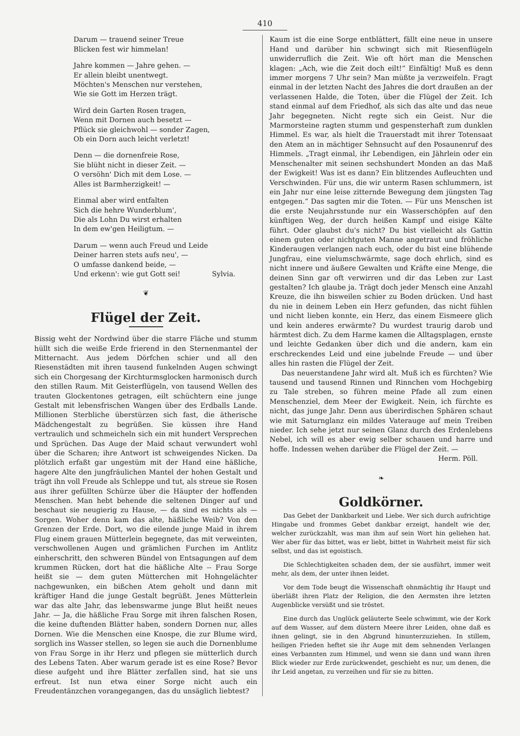410
Darum — trauend seiner Treue
Blicken fest wir himmelan!
Jahre kommen — Jahre gehen. —
Er allein bleibt unentwegt.
Möchten's Menschen nur verstehen,
Wie sie Gott im Herzen trägt.
Wird dein Garten Rosen tragen,
Wenn mit Dornen auch besetzt —
Pflück sie gleichwohl — sonder Zagen,
Ob ein Dorn auch leicht verletzt!
Denn — die dornenfreie Rose,
Sie blüht nicht in dieser Zeit. —
O versöhn' Dich mit dem Lose. —
Alles ist Barmherzigkeit! —
Einmal aber wird entfalten
Sich die hehre Wunderblum',
Die als Lohn Du wirst erhalten
In dem ew'gen Heiligtum. —
Darum — wenn auch Freud und Leide
Deiner harren stets aufs neu', —
O umfasse dankend beide, —
Und erkenn': wie gut Gott sei! Sylvia.
❦
Flügel der Zeit.
Bissig weht der Nordwind über die starre Fläche und stumm hüllt sich die weiße Erde frierend in den Sternenmantel der Mitternacht. Aus jedem Dörfchen schier und all den Riesenstädten mit ihren tausend funkelnden Augen schwingt sich ein Chorgesang der Kirchturmsglocken harmonisch durch den stillen Raum. Mit Geisterflügeln, von tausend Wellen des trauten Glockentones getragen, eilt schüchtern eine junge Gestalt mit lebensfrischen Wangen über des Erdballs Lande. Millionen Sterbliche überstürzen sich fast, die ätherische Mädchengestalt zu begrüßen. Sie küssen ihre Hand vertraulich und schmeicheln sich ein mit hundert Versprechen und Sprüchen. Das Auge der Maid schaut verwundert wohl über die Scharen; ihre Antwort ist schweigendes Nicken. Da plötzlich erfaßt gar ungestüm mit der Hand eine häßliche, hagere Alte den jungfräulichen Mantel der hohen Gestalt und trägt ihn voll Freude als Schleppe und tut, als streue sie Rosen aus ihrer gefüllten Schürze über die Häupter der hoffenden Menschen. Man hebt behende die seltenen Dinger auf und beschaut sie neugierig zu Hause, — da sind es nichts als — Sorgen. Woher denn kam das alte, häßliche Weib? Von den Grenzen der Erde. Dort, wo die eilende junge Maid in ihrem Flug einem grauen Mütterlein begegnete, das mit verweinten, verschwollenen Augen und grämlichen Furchen im Antlitz einherschritt, den schweren Bündel von Entsagungen auf dem krummen Rücken, dort hat die häßliche Alte -- Frau Sorge heißt sie — dem guten Mütterchen mit Hohngelächter nachgewunken, ein bißchen Atem geholt und dann mit kräftiger Hand die junge Gestalt begrüßt. Jenes Mütterlein war das alte Jahr, das lebenswarme junge Blut heißt neues Jahr. — Ja, die häßliche Frau Sorge mit ihren falschen Rosen, die keine duftenden Blätter haben, sondern Dornen nur, alles Dornen. Wie die Menschen eine Knospe, die zur Blume wird, sorglich ins Wasser stellen, so legen sie auch die Dornenblume von Frau Sorge in ihr Herz und pflegen sie mütterlich durch des Lebens Taten. Aber warum gerade ist es eine Rose? Bevor diese aufgeht und ihre Blätter zerfallen sind, hat sie uns erfreut. Ist nun etwa einer Sorge nicht auch ein Freudentänzchen vorangegangen, das du unsäglich liebtest?
Kaum ist die eine Sorge entblättert, fällt eine neue in unsere Hand und darüber hin schwingt sich mit Riesenflügeln unwiderruflich die Zeit. Wie oft hört man die Menschen klagen: „Ach, wie die Zeit doch eilt!“ Einfältig! Muß es denn immer morgens 7 Uhr sein? Man müßte ja verzweifeln. Fragt einmal in der letzten Nacht des Jahres die dort draußen an der verlassenen Halde, die Toten, über die Flügel der Zeit. Ich stand einmal auf dem Friedhof, als sich das alte und das neue Jahr begegneten. Nicht regte sich ein Geist. Nur die Marmorsteine ragten stumm und gespensterhaft zum dunklen Himmel. Es war, als hielt die Trauerstadt mit ihrer Totensaat den Atem an in mächtiger Sehnsucht auf den Posaunenruf des Himmels. „Tragt einmal, ihr Lebendigen, ein Jährlein oder ein Menschenalter mit seinen sechshundert Monden an das Maß der Ewigkeit! Was ist es dann? Ein blitzendes Aufleuchten und Verschwinden. Für uns, die wir unterm Rasen schlummern, ist ein Jahr nur eine leise zitternde Bewegung dem jüngsten Tag entgegen.“ Das sagten mir die Toten. — Für uns Menschen ist die erste Neujahrsstunde nur ein Wasserschöpfen auf den künftigen Weg, der durch heißen Kampf und eisige Kälte führt. Oder glaubst du's nicht? Du bist vielleicht als Gattin einem guten oder nichtguten Manne angetraut und fröhliche Kinderaugen verlangen nach euch, oder du bist eine blühende Jungfrau, eine vielumschwärmte, sage doch ehrlich, sind es nicht innere und äußere Gewalten und Kräfte eine Menge, die deinen Sinn gar oft verwirren und dir das Leben zur Last gestalten? Ich glaube ja. Trägt doch jeder Mensch eine Anzahl Kreuze, die ihn bisweilen schier zu Boden drücken. Und hast du nie in deinem Leben ein Herz gefunden, das nicht fühlen und nicht lieben konnte, ein Herz, das einem Eismeere glich und kein anderes erwärmte? Du wurdest traurig darob und härmtest dich. Zu dem Harme kamen die Alltagsplagen, ernste und leichte Gedanken über dich und die andern, kam ein erschreckendes Leid und eine jubelnde Freude — und über alles hin rasten die Flügel der Zeit.
Das neuerstandene Jahr wird alt. Muß ich es fürchten? Wie tausend und tausend Rinnen und Rinnchen vom Hochgebirg zu Tale streben, so führen meine Pfade all zum einen Menschenziel, dem Meer der Ewigkeit. Nein, ich fürchte es nicht, das junge Jahr. Denn aus überirdischen Sphären schaut wie mit Saturnglanz ein mildes Vaterauge auf mein Treiben nieder. Ich sehe jetzt nur seinen Glanz durch des Erdenlebens Nebel, ich will es aber ewig selber schauen und harre und hoffe. Indessen wehen darüber die Flügel der Zeit. —
Herm. Pöll.
❧
Goldkörner.
Das Gebet der Dankbarkeit und Liebe. Wer sich durch aufrichtige Hingabe und frommes Gebet dankbar erzeigt, handelt wie der, welcher zurückzahlt, was man ihm auf sein Wort hin geliehen hat. Wer aber für das bittet, was er liebt, bittet in Wahrheit meist für sich selbst, und das ist egoistisch.
Die Schlechtigkeiten schaden dem, der sie ausführt, immer weit mehr, als dem, der unter ihnen leidet.
Vor dem Tode beugt die Wissenschaft ohnmächtig ihr Haupt und überläßt ihren Platz der Religion, die den Aermsten ihre letzten Augenblicke versüßt und sie tröstet.
Eine durch das Unglück geläuterte Seele schwimmt, wie der Kork auf dem Wasser, auf dem düstern Meere ihrer Leiden, ohne daß es ihnen gelingt, sie in den Abgrund hinunterzuziehen. In stillem, heiligen Frieden heftet sie ihr Auge mit dem sehnenden Verlangen eines Verbannten zum Himmel, und wenn sie dann und wann ihren Blick wieder zur Erde zurückwendet, geschieht es nur, um denen, die ihr Leid angetan, zu verzeihen und für sie zu bitten.